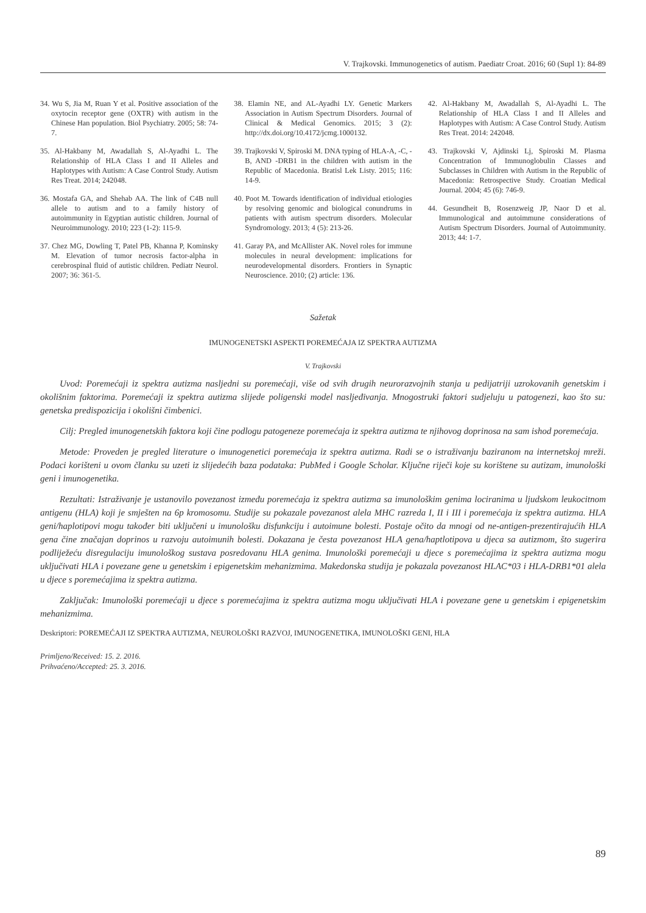V. Trajkovski. Immunogenetics of autism. Paediatr Croat. 2016; 60 (Supl 1): 84-89
34. Wu S, Jia M, Ruan Y et al. Positive association of the oxytocin receptor gene (OXTR) with autism in the Chinese Han population. Biol Psychiatry. 2005; 58: 74-7.
35. Al-Hakbany M, Awadallah S, Al-Ayadhi L. The Relationship of HLA Class I and II Alleles and Haplotypes with Autism: A Case Control Study. Autism Res Treat. 2014; 242048.
36. Mostafa GA, and Shehab AA. The link of C4B null allele to autism and to a family history of autoimmunity in Egyptian autistic children. Journal of Neuroimmunology. 2010; 223 (1-2): 115-9.
37. Chez MG, Dowling T, Patel PB, Khanna P, Kominsky M. Elevation of tumor necrosis factor-alpha in cerebrospinal fluid of autistic children. Pediatr Neurol. 2007; 36: 361-5.
38. Elamin NE, and AL-Ayadhi LY. Genetic Markers Association in Autism Spectrum Disorders. Journal of Clinical & Medical Genomics. 2015; 3 (2): http://dx.doi.org/10.4172/jcmg.1000132.
39. Trajkovski V, Spiroski M. DNA typing of HLA-A, -C, -B, AND -DRB1 in the children with autism in the Republic of Macedonia. Bratisl Lek Listy. 2015; 116: 14-9.
40. Poot M. Towards identification of individual etiologies by resolving genomic and biological conundrums in patients with autism spectrum disorders. Molecular Syndromology. 2013; 4 (5): 213-26.
41. Garay PA, and McAllister AK. Novel roles for immune molecules in neural development: implications for neurodevelopmental disorders. Frontiers in Synaptic Neuroscience. 2010; (2) article: 136.
42. Al-Hakbany M, Awadallah S, Al-Ayadhi L. The Relationship of HLA Class I and II Alleles and Haplotypes with Autism: A Case Control Study. Autism Res Treat. 2014: 242048.
43. Trajkovski V, Ajdinski Lj, Spiroski M. Plasma Concentration of Immunoglobulin Classes and Subclasses in Children with Autism in the Republic of Macedonia: Retrospective Study. Croatian Medical Journal. 2004; 45 (6): 746-9.
44. Gesundheit B, Rosenzweig JP, Naor D et al. Immunological and autoimmune considerations of Autism Spectrum Disorders. Journal of Autoimmunity. 2013; 44: 1-7.
Sažetak
IMUNOGENETSKI ASPEKTI POREMEĆAJA IZ SPEKTRA AUTIZMA
V. Trajkovski
Uvod: Poremećaji iz spektra autizma nasljedni su poremećaji, više od svih drugih neurorazvojnih stanja u pedijatriji uzrokovanih genetskim i okolišnim faktorima. Poremećaji iz spektra autizma slijede poligenski model nasljeđivanja. Mnogostruki faktori sudjeluju u patogenezi, kao što su: genetska predispozicija i okolišni čimbenici.
Cilj: Pregled imunogenetskih faktora koji čine podlogu patogeneze poremećaja iz spektra autizma te njihovog doprinosa na sam ishod poremećaja.
Metode: Proveden je pregled literature o imunogenetici poremećaja iz spektra autizma. Radi se o istraživanju baziranom na internetskoj mreži. Podaci korišteni u ovom članku su uzeti iz slijedećih baza podataka: PubMed i Google Scholar. Ključne riječi koje su korištene su autizam, imunološki geni i imunogenetika.
Rezultati: Istraživanje je ustanovilo povezanost između poremećaja iz spektra autizma sa imunološkim genima lociranima u ljudskom leukocitnom antigenu (HLA) koji je smješten na 6p kromosomu. Studije su pokazale povezanost alela MHC razreda I, II i III i poremećaja iz spektra autizma. HLA geni/haplotipovi mogu također biti uključeni u imunološku disfunkciju i autoimune bolesti. Postaje očito da mnogi od ne-antigen-prezentirajućih HLA gena čine značajan doprinos u razvoju autoimunih bolesti. Dokazana je česta povezanost HLA gena/haptlotipova u djeca sa autizmom, što sugerira podliježeću disregulaciju imunološkog sustava posredovanu HLA genima. Imunološki poremećaji u djece s poremećajima iz spektra autizma mogu uključivati HLA i povezane gene u genetskim i epigenetskim mehanizmima. Makedonska studija je pokazala povezanost HLAC*03 i HLA-DRB1*01 alela u djece s poremećajima iz spektra autizma.
Zaključak: Imunološki poremećaji u djece s poremećajima iz spektra autizma mogu uključivati HLA i povezane gene u genetskim i epigenetskim mehanizmima.
Deskriptori: POREMEĆAJI IZ SPEKTRA AUTIZMA, NEUROLOŠKI RAZVOJ, IMUNOGENETIKA, IMUNOLOŠKI GENI, HLA
Primljeno/Received: 15. 2. 2016.
Prihvaćeno/Accepted: 25. 3. 2016.
89